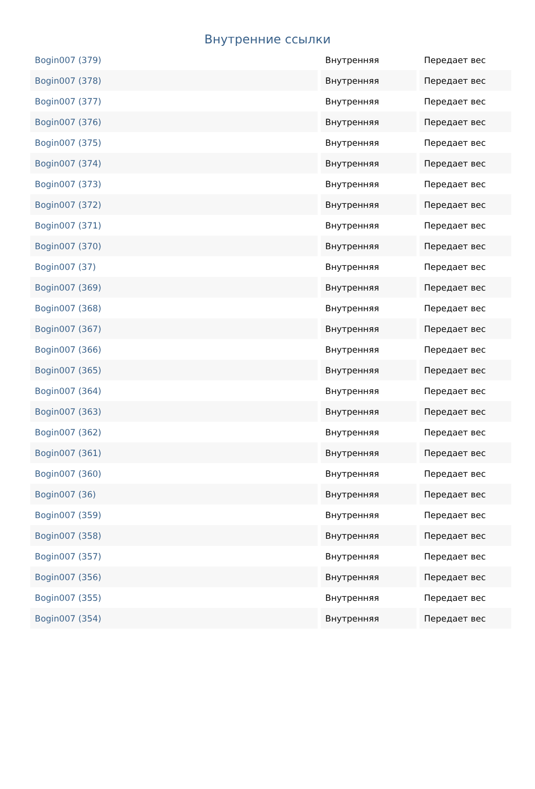Внутренние ссылки
| Bogin007 (379) | Внутренняя | Передает вес |
| Bogin007 (378) | Внутренняя | Передает вес |
| Bogin007 (377) | Внутренняя | Передает вес |
| Bogin007 (376) | Внутренняя | Передает вес |
| Bogin007 (375) | Внутренняя | Передает вес |
| Bogin007 (374) | Внутренняя | Передает вес |
| Bogin007 (373) | Внутренняя | Передает вес |
| Bogin007 (372) | Внутренняя | Передает вес |
| Bogin007 (371) | Внутренняя | Передает вес |
| Bogin007 (370) | Внутренняя | Передает вес |
| Bogin007 (37) | Внутренняя | Передает вес |
| Bogin007 (369) | Внутренняя | Передает вес |
| Bogin007 (368) | Внутренняя | Передает вес |
| Bogin007 (367) | Внутренняя | Передает вес |
| Bogin007 (366) | Внутренняя | Передает вес |
| Bogin007 (365) | Внутренняя | Передает вес |
| Bogin007 (364) | Внутренняя | Передает вес |
| Bogin007 (363) | Внутренняя | Передает вес |
| Bogin007 (362) | Внутренняя | Передает вес |
| Bogin007 (361) | Внутренняя | Передает вес |
| Bogin007 (360) | Внутренняя | Передает вес |
| Bogin007 (36) | Внутренняя | Передает вес |
| Bogin007 (359) | Внутренняя | Передает вес |
| Bogin007 (358) | Внутренняя | Передает вес |
| Bogin007 (357) | Внутренняя | Передает вес |
| Bogin007 (356) | Внутренняя | Передает вес |
| Bogin007 (355) | Внутренняя | Передает вес |
| Bogin007 (354) | Внутренняя | Передает вес |